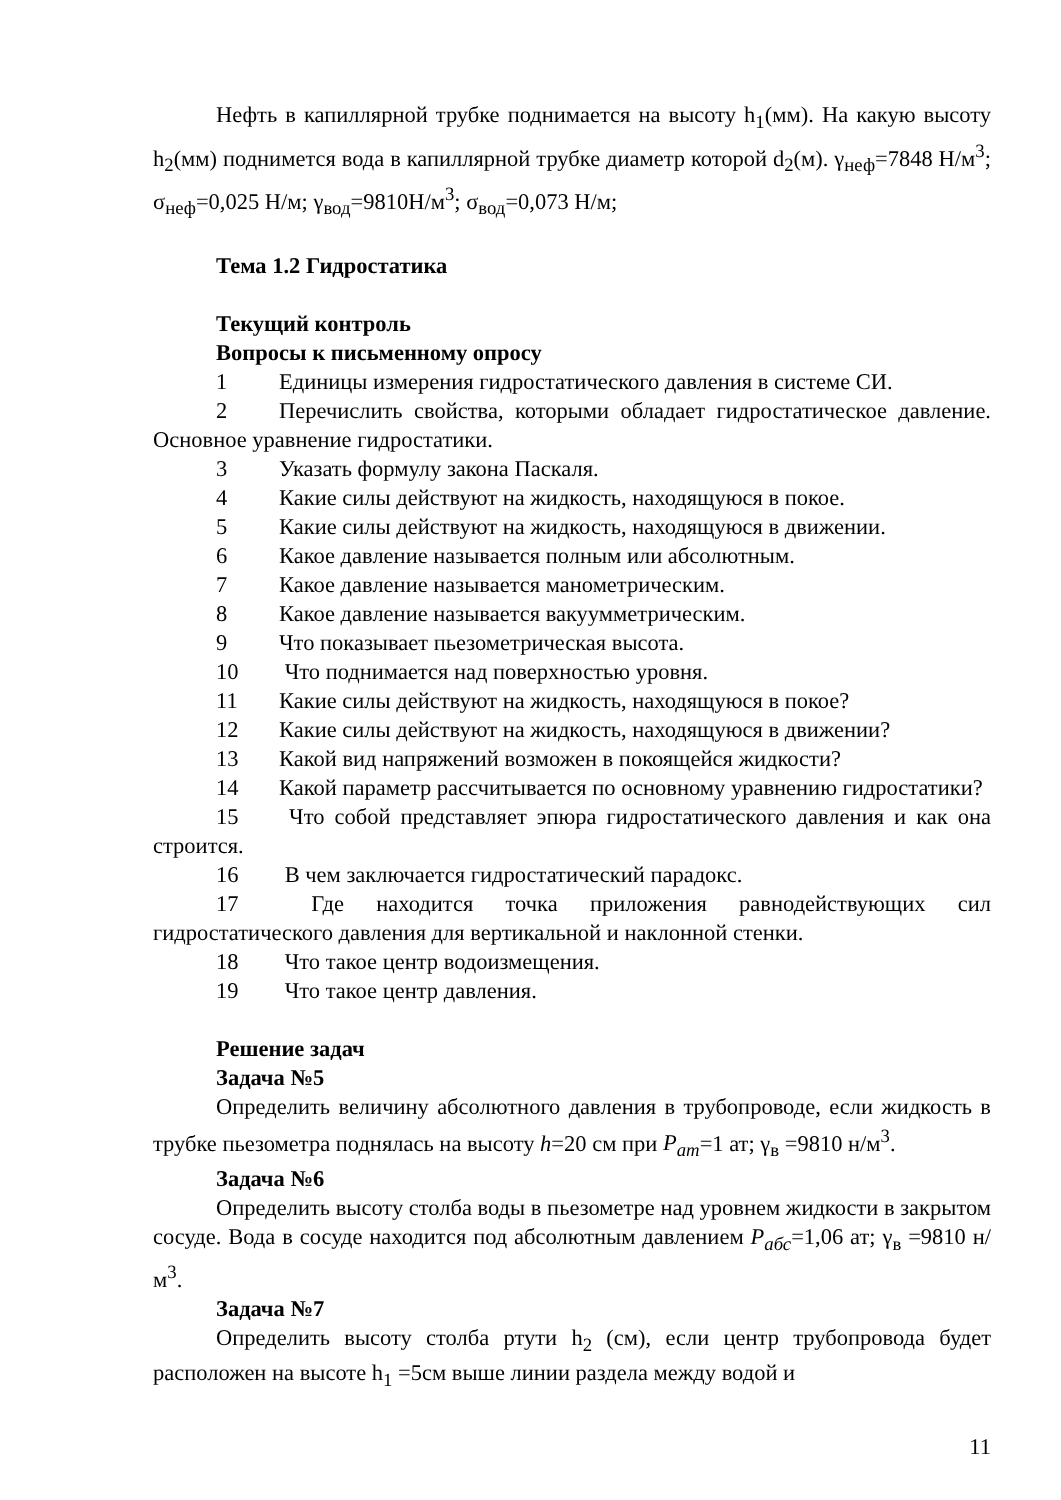Нефть в капиллярной трубке поднимается на высоту h<sub>1</sub>(мм). На какую высоту h<sub>2</sub>(мм) поднимется вода в капиллярной трубке диаметр которой d<sub>2</sub>(м). γ<sub>неф</sub>=7848 Н/м<sup>3</sup>; σ<sub>неф</sub>=0,025 Н/м; γ<sub>вод</sub>=9810Н/м<sup>3</sup>; σ<sub>вод</sub>=0,073 Н/м;
Тема 1.2 Гидростатика
Текущий контроль
Вопросы к письменному опросу
1 Единицы измерения гидростатического давления в системе СИ.
2 Перечислить свойства, которыми обладает гидростатическое давление. Основное уравнение гидростатики.
3 Указать формулу закона Паскаля.
4 Какие силы действуют на жидкость, находящуюся в покое.
5 Какие силы действуют на жидкость, находящуюся в движении.
6 Какое давление называется полным или абсолютным.
7 Какое давление называется манометрическим.
8 Какое давление называется вакуумметрическим.
9 Что показывает пьезометрическая высота.
10 Что поднимается над поверхностью уровня.
11 Какие силы действуют на жидкость, находящуюся в покое?
12 Какие силы действуют на жидкость, находящуюся в движении?
13 Какой вид напряжений возможен в покоящейся жидкости?
14 Какой параметр рассчитывается по основному уравнению гидростатики?
15 Что собой представляет эпюра гидростатического давления и как она строится.
16 В чем заключается гидростатический парадокс.
17 Где находится точка приложения равнодействующих сил гидростатического давления для вертикальной и наклонной стенки.
18 Что такое центр водоизмещения.
19 Что такое центр давления.
Решение задач
Задача №5
Определить величину абсолютного давления в трубопроводе, если жидкость в трубке пьезометра поднялась на высоту h=20 см при P<sub>ат</sub>=1 ат; γ<sub>в</sub> =9810 н/м<sup>3</sup>.
Задача №6
Определить высоту столба воды в пьезометре над уровнем жидкости в закрытом сосуде. Вода в сосуде находится под абсолютным давлением P<sub>абс</sub>=1,06 ат; γ<sub>в</sub> =9810 н/м<sup>3</sup>.
Задача №7
Определить высоту столба ртути h<sub>2</sub> (см), если центр трубопровода будет расположен на высоте h<sub>1</sub> =5см выше линии раздела между водой и
11